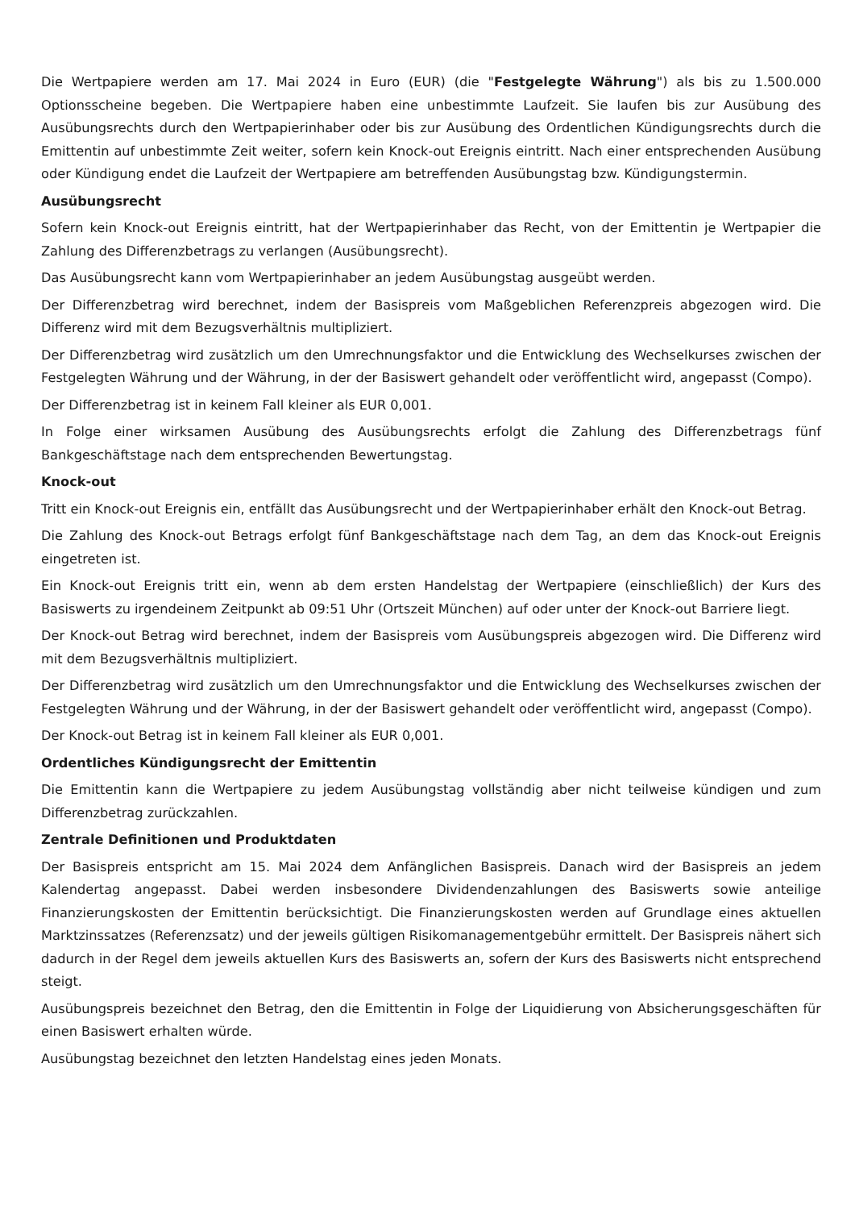Die Wertpapiere werden am 17. Mai 2024 in Euro (EUR) (die "Festgelegte Währung") als bis zu 1.500.000 Optionsscheine begeben. Die Wertpapiere haben eine unbestimmte Laufzeit. Sie laufen bis zur Ausübung des Ausübungsrechts durch den Wertpapierinhaber oder bis zur Ausübung des Ordentlichen Kündigungsrechts durch die Emittentin auf unbestimmte Zeit weiter, sofern kein Knock-out Ereignis eintritt. Nach einer entsprechenden Ausübung oder Kündigung endet die Laufzeit der Wertpapiere am betreffenden Ausübungstag bzw. Kündigungstermin.
Ausübungsrecht
Sofern kein Knock-out Ereignis eintritt, hat der Wertpapierinhaber das Recht, von der Emittentin je Wertpapier die Zahlung des Differenzbetrags zu verlangen (Ausübungsrecht).
Das Ausübungsrecht kann vom Wertpapierinhaber an jedem Ausübungstag ausgeübt werden.
Der Differenzbetrag wird berechnet, indem der Basispreis vom Maßgeblichen Referenzpreis abgezogen wird. Die Differenz wird mit dem Bezugsverhältnis multipliziert.
Der Differenzbetrag wird zusätzlich um den Umrechnungsfaktor und die Entwicklung des Wechselkurses zwischen der Festgelegten Währung und der Währung, in der der Basiswert gehandelt oder veröffentlicht wird, angepasst (Compo).
Der Differenzbetrag ist in keinem Fall kleiner als EUR 0,001.
In Folge einer wirksamen Ausübung des Ausübungsrechts erfolgt die Zahlung des Differenzbetrags fünf Bankgeschäftstage nach dem entsprechenden Bewertungstag.
Knock-out
Tritt ein Knock-out Ereignis ein, entfällt das Ausübungsrecht und der Wertpapierinhaber erhält den Knock-out Betrag.
Die Zahlung des Knock-out Betrags erfolgt fünf Bankgeschäftstage nach dem Tag, an dem das Knock-out Ereignis eingetreten ist.
Ein Knock-out Ereignis tritt ein, wenn ab dem ersten Handelstag der Wertpapiere (einschließlich) der Kurs des Basiswerts zu irgendeinem Zeitpunkt ab 09:51 Uhr (Ortszeit München) auf oder unter der Knock-out Barriere liegt.
Der Knock-out Betrag wird berechnet, indem der Basispreis vom Ausübungspreis abgezogen wird. Die Differenz wird mit dem Bezugsverhältnis multipliziert.
Der Differenzbetrag wird zusätzlich um den Umrechnungsfaktor und die Entwicklung des Wechselkurses zwischen der Festgelegten Währung und der Währung, in der der Basiswert gehandelt oder veröffentlicht wird, angepasst (Compo).
Der Knock-out Betrag ist in keinem Fall kleiner als EUR 0,001.
Ordentliches Kündigungsrecht der Emittentin
Die Emittentin kann die Wertpapiere zu jedem Ausübungstag vollständig aber nicht teilweise kündigen und zum Differenzbetrag zurückzahlen.
Zentrale Definitionen und Produktdaten
Der Basispreis entspricht am 15. Mai 2024 dem Anfänglichen Basispreis. Danach wird der Basispreis an jedem Kalendertag angepasst. Dabei werden insbesondere Dividendenzahlungen des Basiswerts sowie anteilige Finanzierungskosten der Emittentin berücksichtigt. Die Finanzierungskosten werden auf Grundlage eines aktuellen Marktzinssatzes (Referenzsatz) und der jeweils gültigen Risikomanagementgebühr ermittelt. Der Basispreis nähert sich dadurch in der Regel dem jeweils aktuellen Kurs des Basiswerts an, sofern der Kurs des Basiswerts nicht entsprechend steigt.
Ausübungspreis bezeichnet den Betrag, den die Emittentin in Folge der Liquidierung von Absicherungsgeschäften für einen Basiswert erhalten würde.
Ausübungstag bezeichnet den letzten Handelstag eines jeden Monats.